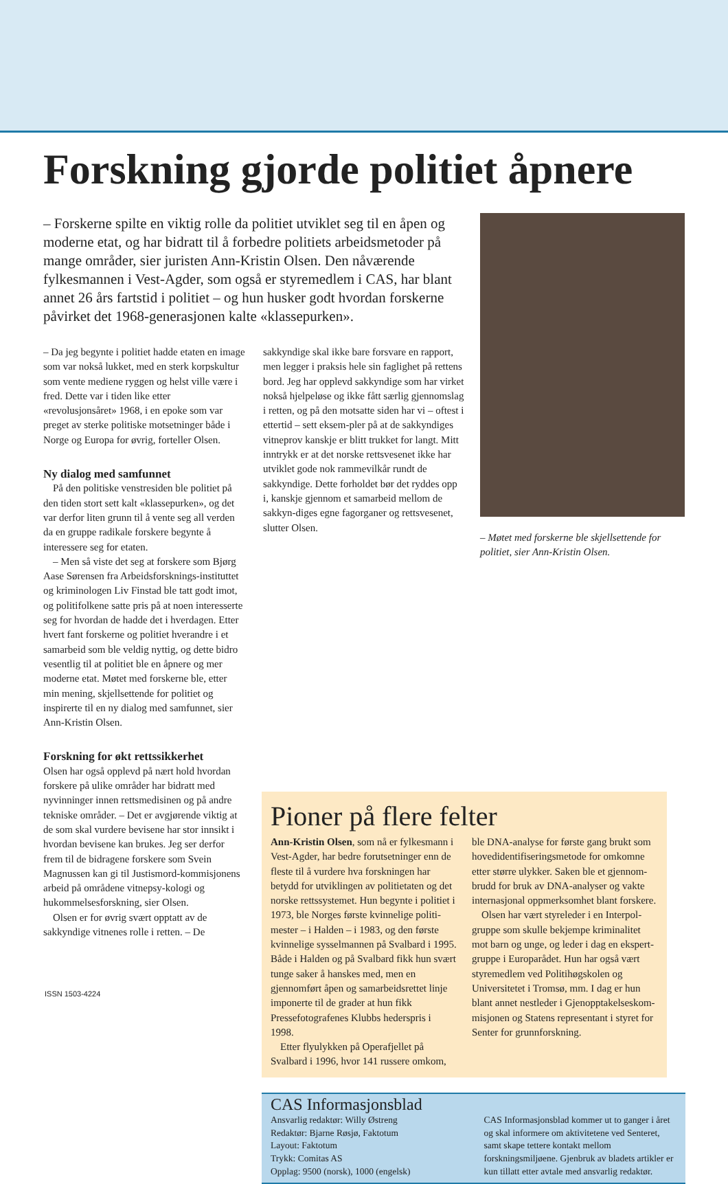Forskning gjorde politiet åpnere
– Forskerne spilte en viktig rolle da politiet utviklet seg til en åpen og moderne etat, og har bidratt til å forbedre politiets arbeidsmetoder på mange områder, sier juristen Ann-Kristin Olsen. Den nåværende fylkesmannen i Vest-Agder, som også er styremedlem i CAS, har blant annet 26 års fartstid i politiet – og hun husker godt hvordan forskerne påvirket det 1968-generasjonen kalte «klassepurken».
– Møtet med forskerne ble skjellsettende for politiet, sier Ann-Kristin Olsen.
– Da jeg begynte i politiet hadde etaten en image som var nokså lukket, med en sterk korpskultur som vente mediene ryggen og helst ville være i fred. Dette var i tiden like etter «revolusjonsåret» 1968, i en epoke som var preget av sterke politiske motsetninger både i Norge og Europa for øvrig, forteller Olsen.
Ny dialog med samfunnet
På den politiske venstresiden ble politiet på den tiden stort sett kalt «klassepurken», og det var derfor liten grunn til å vente seg all verden da en gruppe radikale forskere begynte å interessere seg for etaten.
– Men så viste det seg at forskere som Bjørg Aase Sørensen fra Arbeidsforsknings-instituttet og kriminologen Liv Finstad ble tatt godt imot, og politifolkene satte pris på at noen interesserte seg for hvordan de hadde det i hverdagen. Etter hvert fant forskerne og politiet hverandre i et samarbeid som ble veldig nyttig, og dette bidro vesentlig til at politiet ble en åpnere og mer moderne etat. Møtet med forskerne ble, etter min mening, skjellsettende for politiet og inspirerte til en ny dialog med samfunnet, sier Ann-Kristin Olsen.
Forskning for økt rettssikkerhet
Olsen har også opplevd på nært hold hvordan forskere på ulike områder har bidratt med nyvinninger innen rettsmedisinen og på andre tekniske områder. – Det er avgjørende viktig at de som skal vurdere bevisene har stor innsikt i hvordan bevisene kan brukes. Jeg ser derfor frem til de bidragene forskere som Svein Magnussen kan gi til Justismord-kommisjonens arbeid på områdene vitnepsy-kologi og hukommelsesforskning, sier Olsen.
Olsen er for øvrig svært opptatt av de sakkyndige vitnenes rolle i retten. – De
sakkyndige skal ikke bare forsvare en rapport, men legger i praksis hele sin faglighet på rettens bord. Jeg har opplevd sakkyndige som har virket nokså hjelpeløse og ikke fått særlig gjennomslag i retten, og på den motsatte siden har vi – oftest i ettertid – sett eksem-pler på at de sakkyndiges vitneprov kanskje er blitt trukket for langt. Mitt inntrykk er at det norske rettsvesenet ikke har utviklet gode nok rammevilkår rundt de sakkyndige. Dette forholdet bør det ryddes opp i, kanskje gjennom et samarbeid mellom de sakkyn-diges egne fagorganer og rettsvesenet, slutter Olsen.
Pioner på flere felter
Ann-Kristin Olsen, som nå er fylkesmann i Vest-Agder, har bedre forutsetninger enn de fleste til å vurdere hva forskningen har betydd for utviklingen av politietaten og det norske rettssystemet. Hun begynte i politiet i 1973, ble Norges første kvinnelige politi-mester – i Halden – i 1983, og den første kvinnelige sysselmannen på Svalbard i 1995. Både i Halden og på Svalbard fikk hun svært tunge saker å hanskes med, men en gjennomført åpen og samarbeidsrettet linje imponerte til de grader at hun fikk Pressefotografenes Klubbs hederspris i 1998.
Etter flyulykken på Operafjellet på Svalbard i 1996, hvor 141 russere omkom, ble DNA-analyse for første gang brukt som hovedidentifiseringsmetode for omkomne etter større ulykker. Saken ble et gjennom-brudd for bruk av DNA-analyser og vakte internasjonal oppmerksomhet blant forskere.
Olsen har vært styreleder i en Interpol-gruppe som skulle bekjempe kriminalitet mot barn og unge, og leder i dag en ekspert-gruppe i Europarådet. Hun har også vært styremedlem ved Politihøgskolen og Universitetet i Tromsø, mm. I dag er hun blant annet nestleder i Gjenopptakelseskom-misjonen og Statens representant i styret for Senter for grunnforskning.
CAS Informasjonsblad
Ansvarlig redaktør: Willy Østreng
Redaktør: Bjarne Røsjø, Faktotum
Layout: Faktotum
Trykk: Comitas AS
Opplag: 9500 (norsk), 1000 (engelsk)
CAS Informasjonsblad kommer ut to ganger i året og skal informere om aktivitetene ved Senteret, samt skape tettere kontakt mellom forskningsmiljøene. Gjenbruk av bladets artikler er kun tillatt etter avtale med ansvarlig redaktør.
ISSN 1503-4224